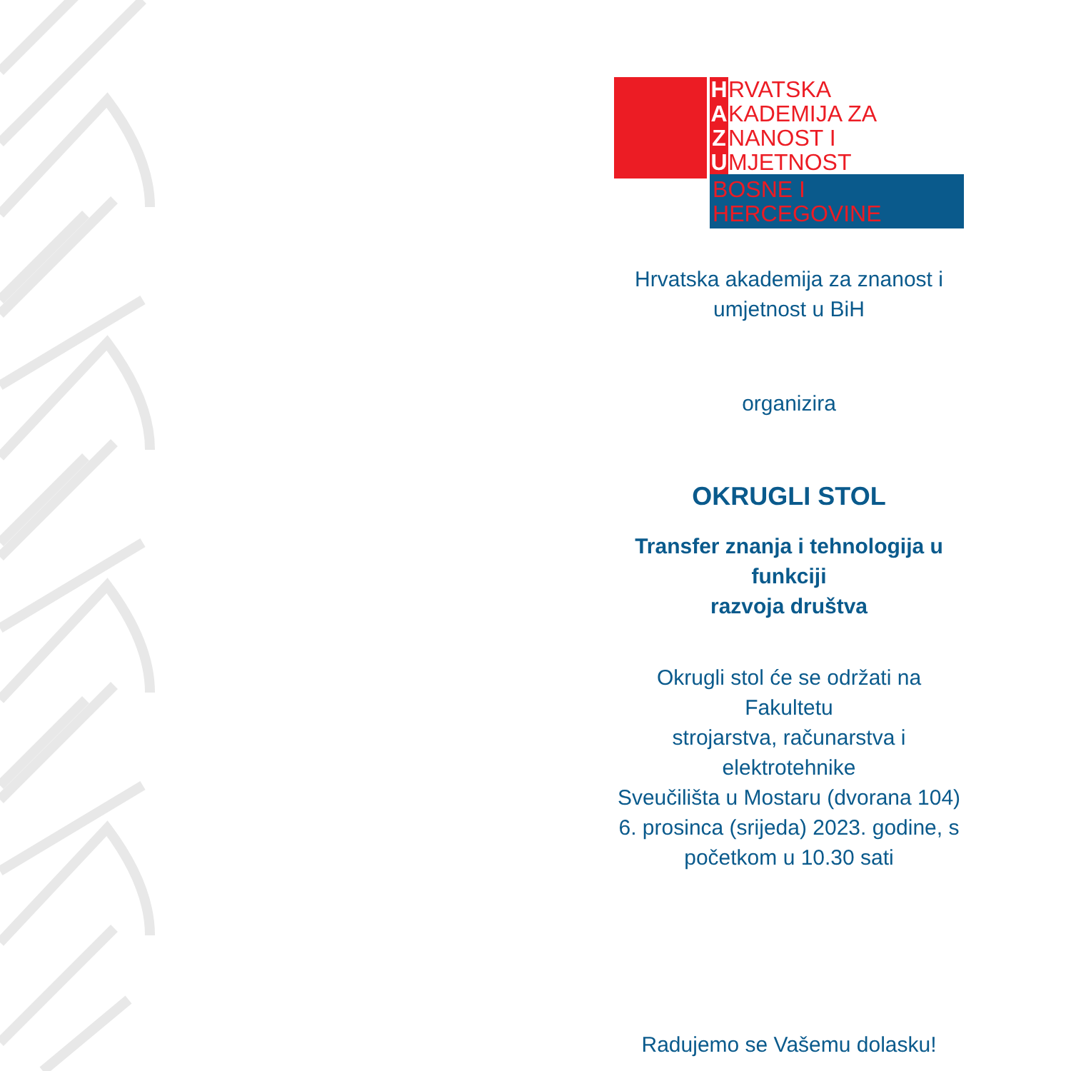H RVATSKA
A KADEMIJA ZA
Z NANOST I
U MJETNOST
BOSNE I HERCEGOVINE
Hrvatska akademija za znanost i
umjetnost u BiH
organizira
OKRUGLI STOL
Transfer znanja i tehnologija u funkciji
razvoja društva
Okrugli stol će se održati na Fakultetu
strojarstva, računarstva i elektrotehnike
Sveučilišta u Mostaru (dvorana 104)
6. prosinca (srijeda) 2023. godine, s
početkom u 10.30 sati
Radujemo se Vašemu dolasku!